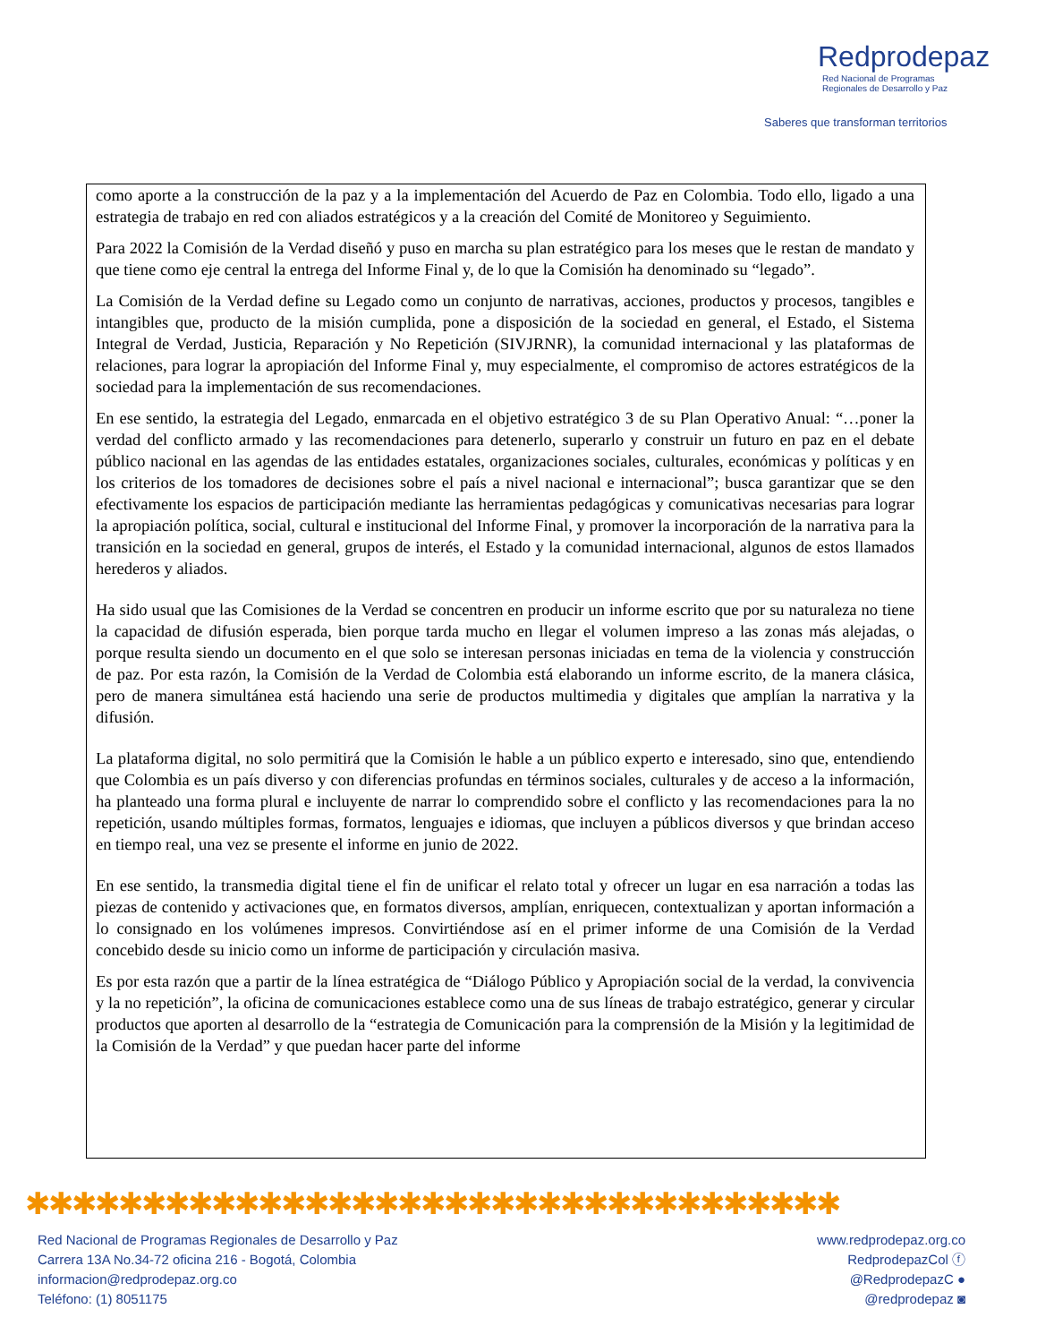Redprodepaz
Red Nacional de Programas
Regionales de Desarrollo y Paz
Saberes que transforman territorios
como aporte a la construcción de la paz y a la implementación del Acuerdo de Paz en Colombia. Todo ello, ligado a una estrategia de trabajo en red con aliados estratégicos y a la creación del Comité de Monitoreo y Seguimiento.
Para 2022 la Comisión de la Verdad diseñó y puso en marcha su plan estratégico para los meses que le restan de mandato y que tiene como eje central la entrega del Informe Final y, de lo que la Comisión ha denominado su “legado”.
La Comisión de la Verdad define su Legado como un conjunto de narrativas, acciones, productos y procesos, tangibles e intangibles que, producto de la misión cumplida, pone a disposición de la sociedad en general, el Estado, el Sistema Integral de Verdad, Justicia, Reparación y No Repetición (SIVJRNR), la comunidad internacional y las plataformas de relaciones, para lograr la apropiación del Informe Final y, muy especialmente, el compromiso de actores estratégicos de la sociedad para la implementación de sus recomendaciones.
En ese sentido, la estrategia del Legado, enmarcada en el objetivo estratégico 3 de su Plan Operativo Anual: “…poner la verdad del conflicto armado y las recomendaciones para detenerlo, superarlo y construir un futuro en paz en el debate público nacional en las agendas de las entidades estatales, organizaciones sociales, culturales, económicas y políticas y en los criterios de los tomadores de decisiones sobre el país a nivel nacional e internacional”; busca garantizar que se den efectivamente los espacios de participación mediante las herramientas pedagógicas y comunicativas necesarias para lograr la apropiación política, social, cultural e institucional del Informe Final, y promover la incorporación de la narrativa para la transición en la sociedad en general, grupos de interés, el Estado y la comunidad internacional, algunos de estos llamados herederos y aliados.
Ha sido usual que las Comisiones de la Verdad se concentren en producir un informe escrito que por su naturaleza no tiene la capacidad de difusión esperada, bien porque tarda mucho en llegar el volumen impreso a las zonas más alejadas, o porque resulta siendo un documento en el que solo se interesan personas iniciadas en tema de la violencia y construcción de paz. Por esta razón, la Comisión de la Verdad de Colombia está elaborando un informe escrito, de la manera clásica, pero de manera simultánea está haciendo una serie de productos multimedia y digitales que amplían la narrativa y la difusión.
La plataforma digital, no solo permitirá que la Comisión le hable a un público experto e interesado, sino que, entendiendo que Colombia es un país diverso y con diferencias profundas en términos sociales, culturales y de acceso a la información, ha planteado una forma plural e incluyente de narrar lo comprendido sobre el conflicto y las recomendaciones para la no repetición, usando múltiples formas, formatos, lenguajes e idiomas, que incluyen a públicos diversos y que brindan acceso en tiempo real, una vez se presente el informe en junio de 2022.
En ese sentido, la transmedia digital tiene el fin de unificar el relato total y ofrecer un lugar en esa narración a todas las piezas de contenido y activaciones que, en formatos diversos, amplían, enriquecen, contextualizan y aportan información a lo consignado en los volúmenes impresos. Convirtiéndose así en el primer informe de una Comisión de la Verdad concebido desde su inicio como un informe de participación y circulación masiva.
Es por esta razón que a partir de la línea estratégica de “Diálogo Público y Apropiación social de la verdad, la convivencia y la no repetición”, la oficina de comunicaciones establece como una de sus líneas de trabajo estratégico, generar y circular productos que aporten al desarrollo de la “estrategia de Comunicación para la comprensión de la Misión y la legitimidad de la Comisión de la Verdad” y que puedan hacer parte del informe
✱✱✱✱✱✱✱✱✱✱✱✱✱✱✱✱✱✱✱✱✱✱✱✱✱✱✱✱✱✱✱✱✱✱✱
Red Nacional de Programas Regionales de Desarrollo y Paz
Carrera 13A No.34-72 oficina 216 - Bogotá, Colombia
informacion@redprodepaz.org.co
Teléfono: (1) 8051175
www.redprodepaz.org.co
RedprodepazCol ⓕ
@RedprodepazC ●
@redprodepaz ◙